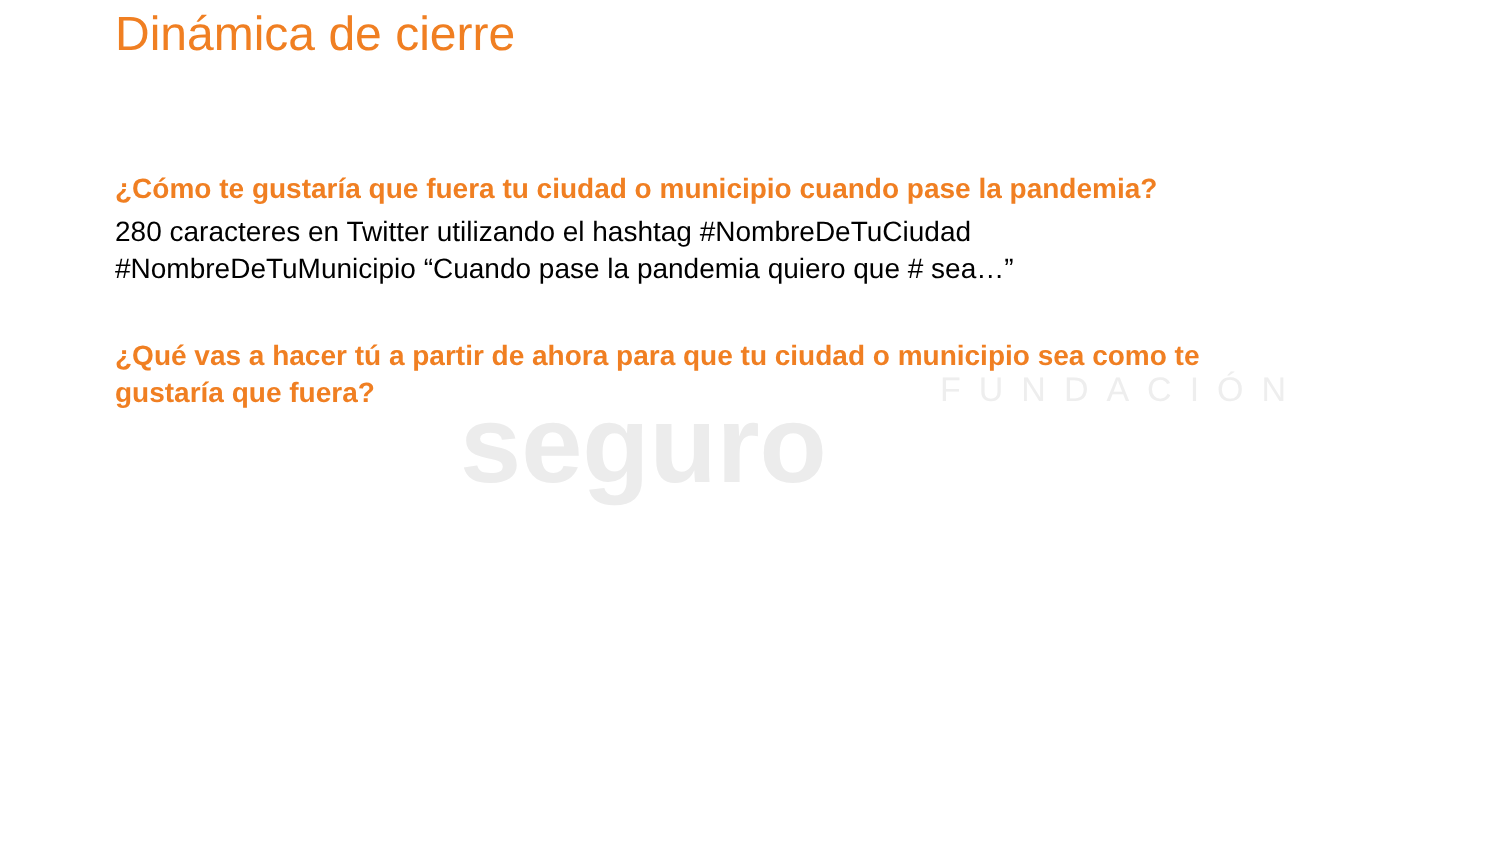seguro FUNDACIÓN
Dinámica de cierre
¿Cómo te gustaría que fuera tu ciudad o municipio cuando pase la pandemia?
280 caracteres en Twitter utilizando el hashtag #NombreDeTuCiudad
#NombreDeTuMunicipio “Cuando pase la pandemia quiero que # sea…”
¿Qué vas a hacer tú a partir de ahora para que tu ciudad o municipio sea como te
gustaría que fuera?